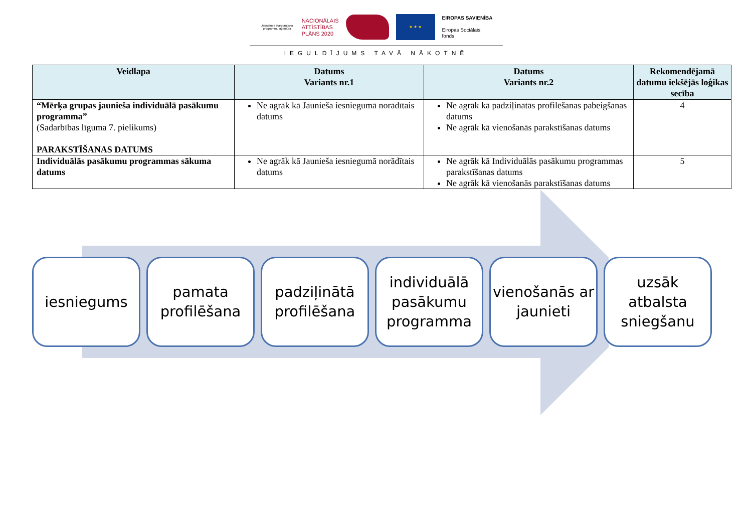Jaunatnes starptautisko programmu aģentūra
NACIONĀLAIS
ATTĪSTĪBAS
PLĀNS 2020
★ ★ ★
EIROPAS SAVIENĪBA
Eiropas Sociālais
fonds
IEGULDĪJUMS TAVĀ NĀKOTNĒ
| Veidlapa | Datums Variants nr.1 | Datums Variants nr.2 | Rekomendējamā datumu iekšējās loģikas secība |
| --- | --- | --- | --- |
| “Mērķa grupas jaunieša individuālā pasākumu programma” (Sadarbības līguma 7. pielikums) PARAKSTĪŠANAS DATUMS | Ne agrāk kā Jaunieša iesniegumā norādītais datums | Ne agrāk kā padziļinātās profilēšanas pabeigšanas datums Ne agrāk kā vienošanās parakstīšanas datums | 4 |
| Individuālās pasākumu programmas sākuma datums | Ne agrāk kā Jaunieša iesniegumā norādītais datums | Ne agrāk kā Individuālās pasākumu programmas parakstīšanas datums Ne agrāk kā vienošanās parakstīšanas datums | 5 |
iesniegums pamata profilēšana
padziļinātā profilēšana
individuālā pasākumu programma
vienošanās ar jaunieti
uzsāk atbalsta sniegšanu